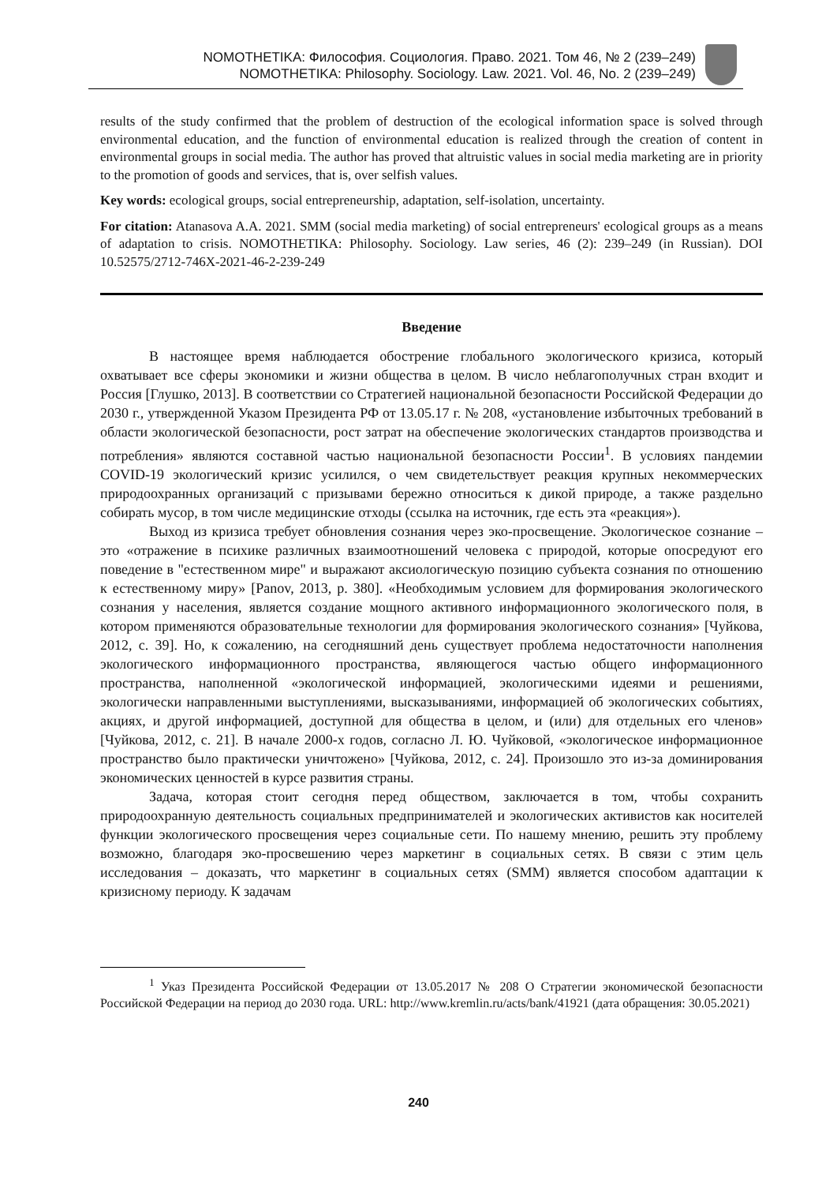NOMOTHETIKA: Философия. Социология. Право. 2021. Том 46, № 2 (239–249)
NOMOTHETIKA: Philosophy. Sociology. Law. 2021. Vol. 46, No. 2 (239–249)
results of the study confirmed that the problem of destruction of the ecological information space is solved through environmental education, and the function of environmental education is realized through the creation of content in environmental groups in social media. The author has proved that altruistic values in social media marketing are in priority to the promotion of goods and services, that is, over selfish values.
Key words: ecological groups, social entrepreneurship, adaptation, self-isolation, uncertainty.
For citation: Atanasova A.A. 2021. SMM (social media marketing) of social entrepreneurs' ecological groups as a means of adaptation to crisis. NOMOTHETIKA: Philosophy. Sociology. Law series, 46 (2): 239–249 (in Russian). DOI 10.52575/2712-746X-2021-46-2-239-249
Введение
В настоящее время наблюдается обострение глобального экологического кризиса, который охватывает все сферы экономики и жизни общества в целом. В число неблагополучных стран входит и Россия [Глушко, 2013]. В соответствии со Стратегией национальной безопасности Российской Федерации до 2030 г., утвержденной Указом Президента РФ от 13.05.17 г. № 208, «установление избыточных требований в области экологической безопасности, рост затрат на обеспечение экологических стандартов производства и потребления» являются составной частью национальной безопасности России<sup>1</sup>. В условиях пандемии COVID-19 экологический кризис усилился, о чем свидетельствует реакция крупных некоммерческих природоохранных организаций с призывами бережно относиться к дикой природе, а также раздельно собирать мусор, в том числе медицинские отходы (ссылка на источник, где есть эта «реакция»).
Выход из кризиса требует обновления сознания через эко-просвещение. Экологическое сознание – это «отражение в психике различных взаимоотношений человека с природой, которые опосредуют его поведение в "естественном мире" и выражают аксиологическую позицию субъекта сознания по отношению к естественному миру» [Panov, 2013, p. 380]. «Необходимым условием для формирования экологического сознания у населения, является создание мощного активного информационного экологического поля, в котором применяются образовательные технологии для формирования экологического сознания» [Чуйкова, 2012, с. 39]. Но, к сожалению, на сегодняшний день существует проблема недостаточности наполнения экологического информационного пространства, являющегося частью общего информационного пространства, наполненной «экологической информацией, экологическими идеями и решениями, экологически направленными выступлениями, высказываниями, информацией об экологических событиях, акциях, и другой информацией, доступной для общества в целом, и (или) для отдельных его членов» [Чуйкова, 2012, с. 21]. В начале 2000-х годов, согласно Л. Ю. Чуйковой, «экологическое информационное пространство было практически уничтожено» [Чуйкова, 2012, с. 24]. Произошло это из-за доминирования экономических ценностей в курсе развития страны.
Задача, которая стоит сегодня перед обществом, заключается в том, чтобы сохранить природоохранную деятельность социальных предпринимателей и экологических активистов как носителей функции экологического просвещения через социальные сети. По нашему мнению, решить эту проблему возможно, благодаря эко-просвешению через маркетинг в социальных сетях. В связи с этим цель исследования – доказать, что маркетинг в социальных сетях (SMM) является способом адаптации к кризисному периоду. К задачам
<sup>1</sup> Указ Президента Российской Федерации от 13.05.2017 № 208 О Стратегии экономической безопасности Российской Федерации на период до 2030 года. URL: http://www.kremlin.ru/acts/bank/41921 (дата обращения: 30.05.2021)
240